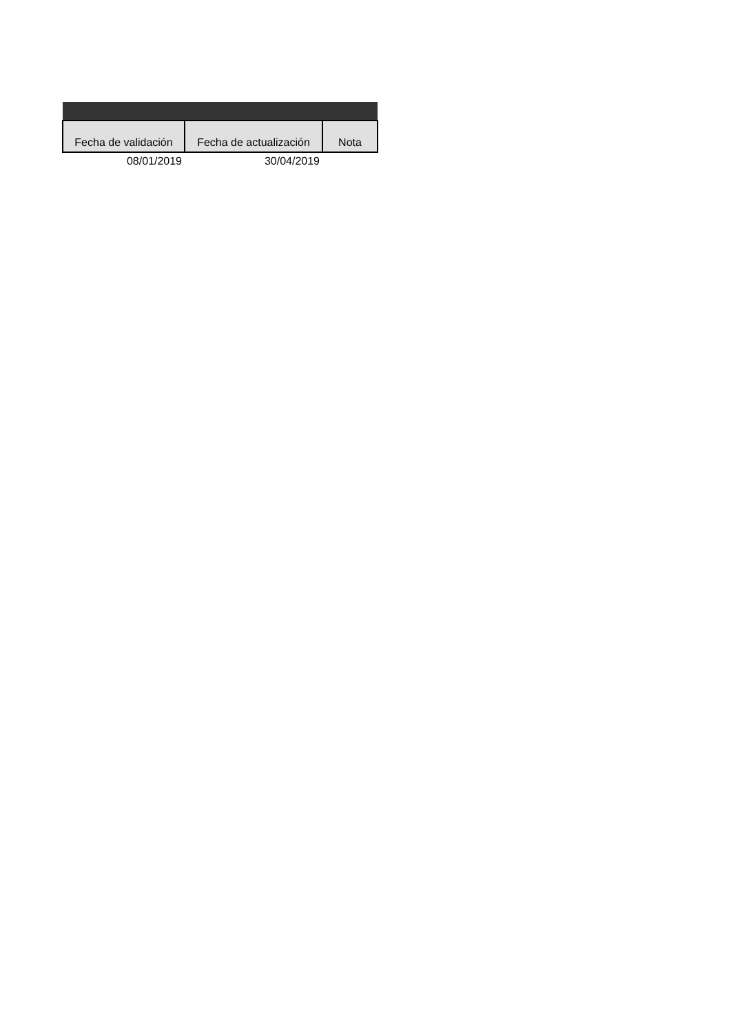| Fecha de validación | Fecha de actualización | Nota |
| --- | --- | --- |
| 08/01/2019 | 30/04/2019 | |